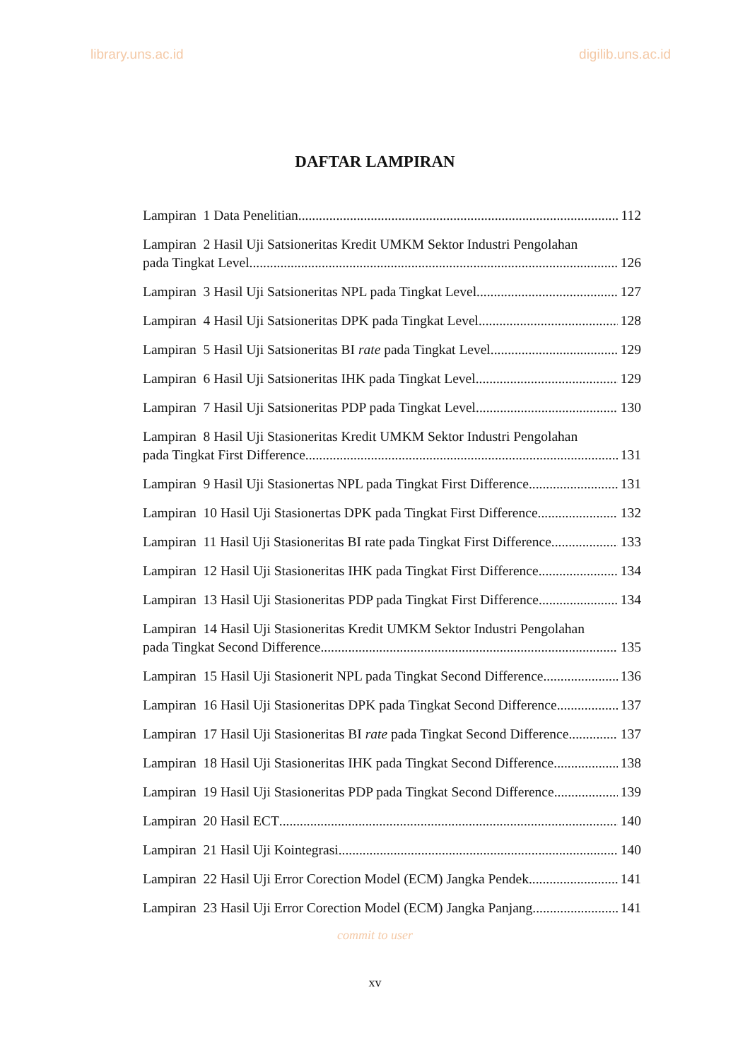library.uns.ac.id digilib.uns.ac.id
DAFTAR LAMPIRAN
Lampiran 1 Data Penelitian 112
Lampiran 2 Hasil Uji Satsioneritas Kredit UMKM Sektor Industri Pengolahan
pada Tingkat Level 126
Lampiran 3 Hasil Uji Satsioneritas NPL pada Tingkat Level 127
Lampiran 4 Hasil Uji Satsioneritas DPK pada Tingkat Level 128
Lampiran 5 Hasil Uji Satsioneritas BI rate pada Tingkat Level 129
Lampiran 6 Hasil Uji Satsioneritas IHK pada Tingkat Level 129
Lampiran 7 Hasil Uji Satsioneritas PDP pada Tingkat Level 130
Lampiran 8 Hasil Uji Stasioneritas Kredit UMKM Sektor Industri Pengolahan
pada Tingkat First Difference 131
Lampiran 9 Hasil Uji Stasionertas NPL pada Tingkat First Difference 131
Lampiran 10 Hasil Uji Stasionertas DPK pada Tingkat First Difference 132
Lampiran 11 Hasil Uji Stasioneritas BI rate pada Tingkat First Difference 133
Lampiran 12 Hasil Uji Stasioneritas IHK pada Tingkat First Difference 134
Lampiran 13 Hasil Uji Stasioneritas PDP pada Tingkat First Difference 134
Lampiran 14 Hasil Uji Stasioneritas Kredit UMKM Sektor Industri Pengolahan
pada Tingkat Second Difference 135
Lampiran 15 Hasil Uji Stasionerit NPL pada Tingkat Second Difference 136
Lampiran 16 Hasil Uji Stasioneritas DPK pada Tingkat Second Difference 137
Lampiran 17 Hasil Uji Stasioneritas BI rate pada Tingkat Second Difference 137
Lampiran 18 Hasil Uji Stasioneritas IHK pada Tingkat Second Difference 138
Lampiran 19 Hasil Uji Stasioneritas PDP pada Tingkat Second Difference 139
Lampiran 20 Hasil ECT 140
Lampiran 21 Hasil Uji Kointegrasi 140
Lampiran 22 Hasil Uji Error Corection Model (ECM) Jangka Pendek 141
Lampiran 23 Hasil Uji Error Corection Model (ECM) Jangka Panjang 141
commit to user
xv